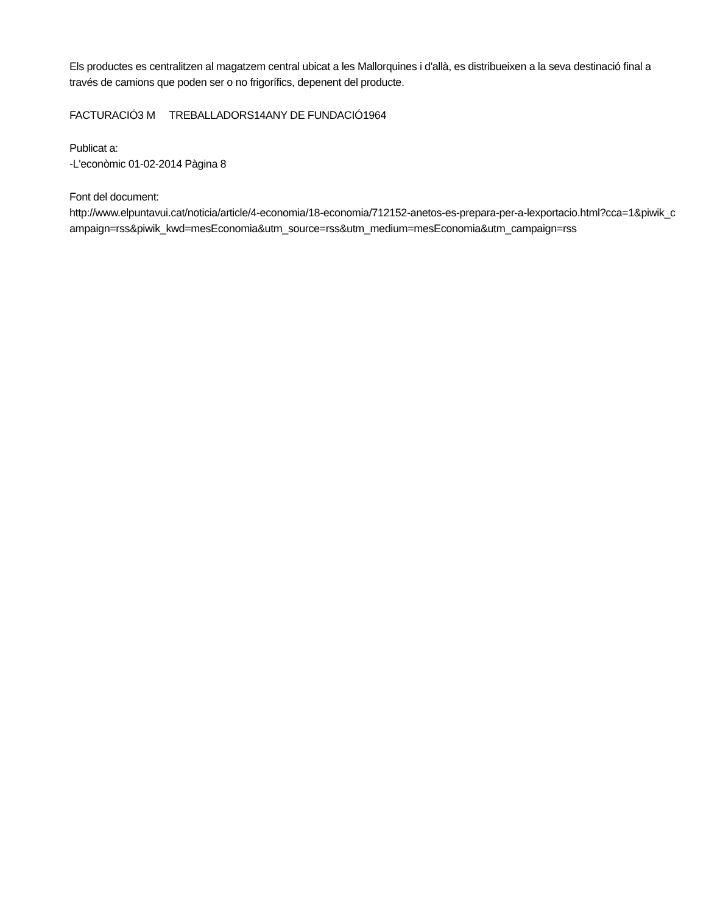Els productes es centralitzen al magatzem central ubicat a les Mallorquines i d'allà, es distribueixen a la seva destinació final a través de camions que poden ser o no frigorífics, depenent del producte.
FACTURACIÓ3 M TREBALLADORS14ANY DE FUNDACIÓ1964
Publicat a:
-L'econòmic 01-02-2014 Pàgina 8
Font del document:
http://www.elpuntavui.cat/noticia/article/4-economia/18-economia/712152-anetos-es-prepara-per-a-lexportacio.html?cca=1&piwik_campaign=rss&piwik_kwd=mesEconomia&utm_source=rss&utm_medium=mesEconomia&utm_campaign=rss